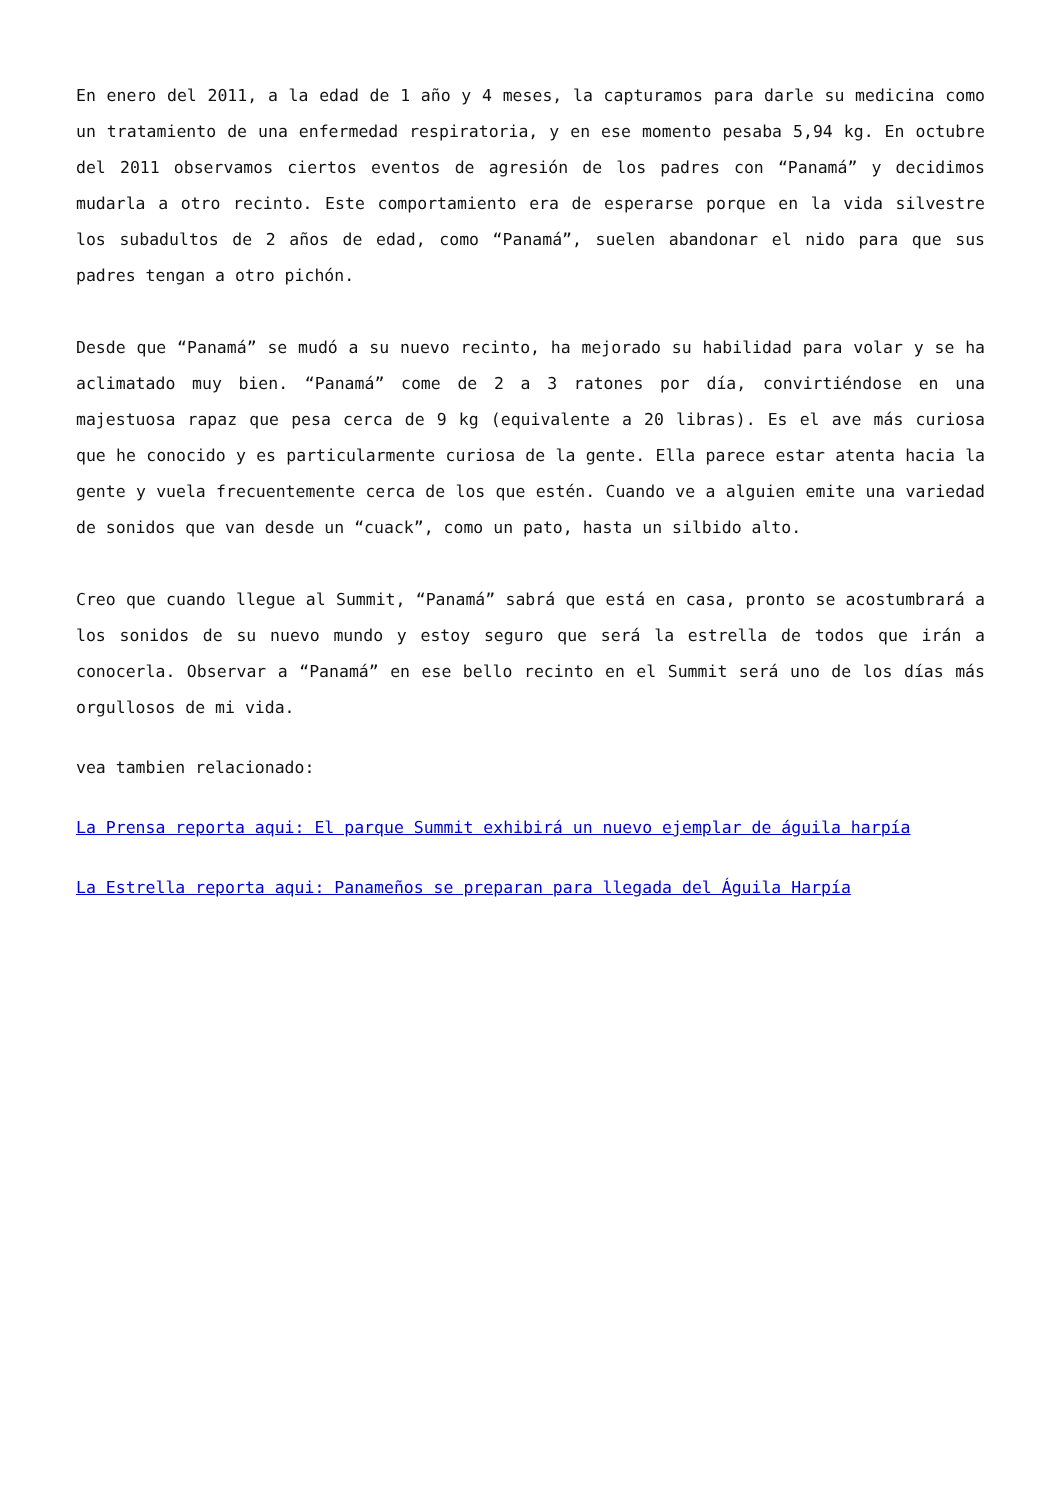En enero del 2011, a la edad de 1 año y 4 meses, la capturamos para darle su medicina como un tratamiento de una enfermedad respiratoria, y en ese momento pesaba 5,94 kg. En octubre del 2011 observamos ciertos eventos de agresión de los padres con “Panamá” y decidimos mudarla a otro recinto. Este comportamiento era de esperarse porque en la vida silvestre los subadultos de 2 años de edad, como “Panamá”, suelen abandonar el nido para que sus padres tengan a otro pichón.
Desde que “Panamá” se mudó a su nuevo recinto, ha mejorado su habilidad para volar y se ha aclimatado muy bien. “Panamá” come de 2 a 3 ratones por día, convirtiéndose en una majestuosa rapaz que pesa cerca de 9 kg (equivalente a 20 libras). Es el ave más curiosa que he conocido y es particularmente curiosa de la gente. Ella parece estar atenta hacia la gente y vuela frecuentemente cerca de los que estén. Cuando ve a alguien emite una variedad de sonidos que van desde un “cuack”, como un pato, hasta un silbido alto.
Creo que cuando llegue al Summit, “Panamá” sabrá que está en casa, pronto se acostumbrará a los sonidos de su nuevo mundo y estoy seguro que será la estrella de todos que irán a conocerla. Observar a “Panamá” en ese bello recinto en el Summit será uno de los días más orgullosos de mi vida.
vea tambien relacionado:
La Prensa reporta aqui: El parque Summit exhibirá un nuevo ejemplar de águila harpía
La Estrella reporta aqui: Panameños se preparan para llegada del Águila Harpía